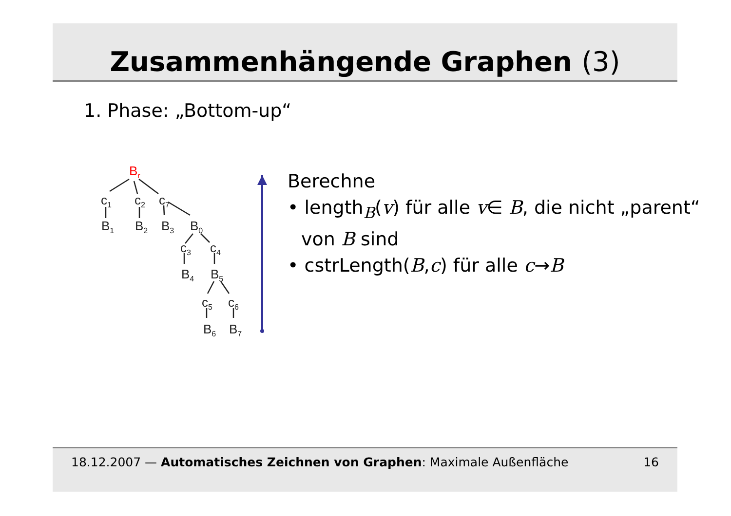Zusammenhängende Graphen (3)
1. Phase: „Bottom-up“
Br
c1
c2
c7
B1
B2
B3
B0
c3
c4
B4
B5
c5
c6
B6
B7
Berechne
• length<sub>B</sub>(v) für alle v∈ B, die nicht „parent“ von B sind
• cstrLength(B,c) für alle c→B
18.12.2007 — Automatisches Zeichnen von Graphen: Maximale Außenfläche
16